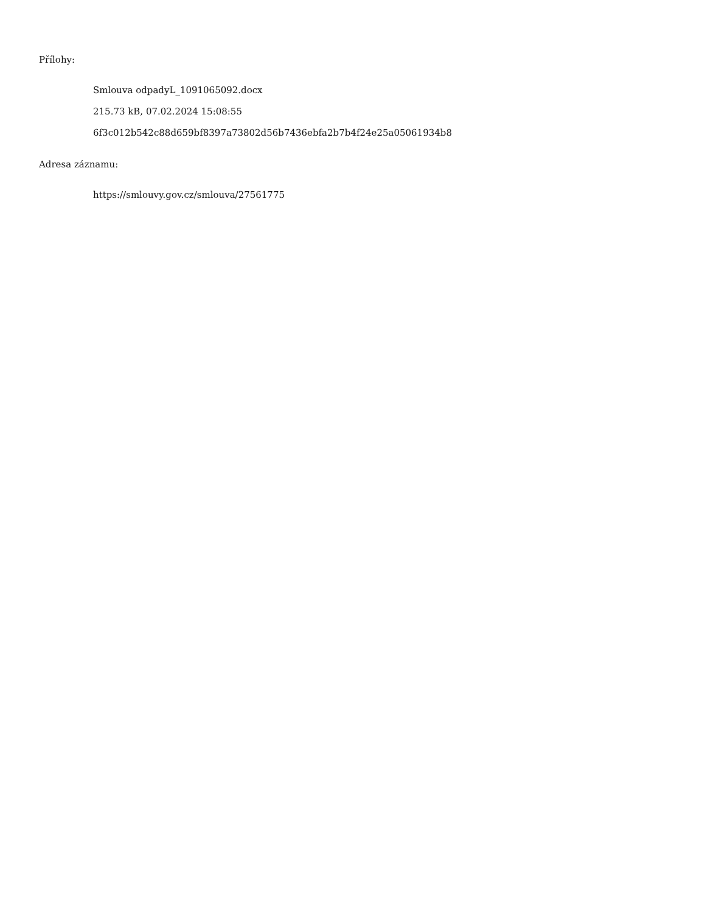Přílohy:
Smlouva odpadyL_1091065092.docx
215.73 kB, 07.02.2024 15:08:55
6f3c012b542c88d659bf8397a73802d56b7436ebfa2b7b4f24e25a05061934b8
Adresa záznamu:
https://smlouvy.gov.cz/smlouva/27561775